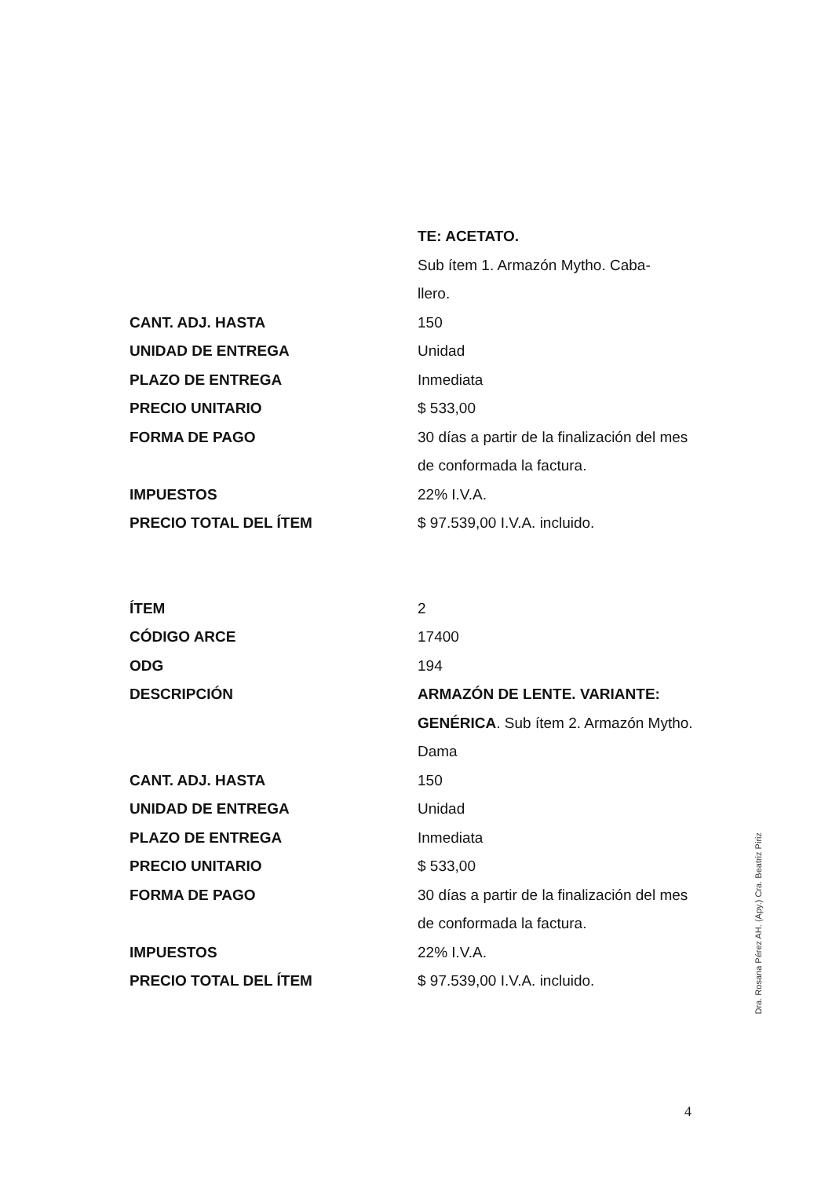| | TE: ACETATO. |
| | Sub ítem 1. Armazón Mytho. Caba- llero. |
| CANT. ADJ. HASTA | 150 |
| UNIDAD DE ENTREGA | Unidad |
| PLAZO DE ENTREGA | Inmediata |
| PRECIO UNITARIO | $ 533,00 |
| FORMA DE PAGO | 30 días a partir de la finalización del mes de conformada la factura. |
| IMPUESTOS | 22% I.V.A. |
| PRECIO TOTAL DEL ÍTEM | $ 97.539,00 I.V.A. incluido. |
| ÍTEM | 2 |
| CÓDIGO ARCE | 17400 |
| ODG | 194 |
| DESCRIPCIÓN | ARMAZÓN DE LENTE. VARIANTE: GENÉRICA . Sub ítem 2. Armazón Mytho. Dama |
| CANT. ADJ. HASTA | 150 |
| UNIDAD DE ENTREGA | Unidad |
| PLAZO DE ENTREGA | Inmediata |
| PRECIO UNITARIO | $ 533,00 |
| FORMA DE PAGO | 30 días a partir de la finalización del mes de conformada la factura. |
| IMPUESTOS | 22% I.V.A. |
| PRECIO TOTAL DEL ÍTEM | $ 97.539,00 I.V.A. incluido. |
Dra. Rosana Pérez AH. (Apy.) Cra. Beatriz Piriz
4